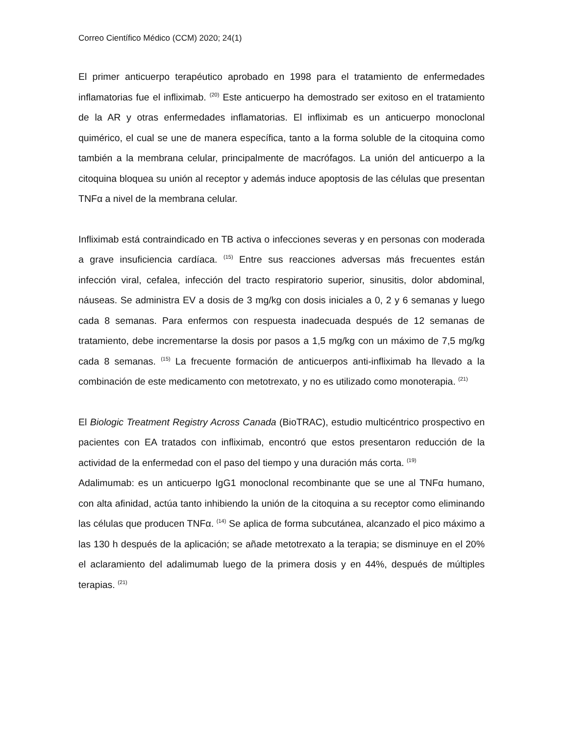Correo Científico Médico (CCM) 2020; 24(1)
El primer anticuerpo terapéutico aprobado en 1998 para el tratamiento de enfermedades inflamatorias fue el infliximab. <sup>(20)</sup> Este anticuerpo ha demostrado ser exitoso en el tratamiento de la AR y otras enfermedades inflamatorias. El infliximab es un anticuerpo monoclonal quimérico, el cual se une de manera específica, tanto a la forma soluble de la citoquina como también a la membrana celular, principalmente de macrófagos. La unión del anticuerpo a la citoquina bloquea su unión al receptor y además induce apoptosis de las células que presentan TNFα a nivel de la membrana celular.
Infliximab está contraindicado en TB activa o infecciones severas y en personas con moderada a grave insuficiencia cardíaca. <sup>(15)</sup> Entre sus reacciones adversas más frecuentes están infección viral, cefalea, infección del tracto respiratorio superior, sinusitis, dolor abdominal, náuseas. Se administra EV a dosis de 3 mg/kg con dosis iniciales a 0, 2 y 6 semanas y luego cada 8 semanas. Para enfermos con respuesta inadecuada después de 12 semanas de tratamiento, debe incrementarse la dosis por pasos a 1,5 mg/kg con un máximo de 7,5 mg/kg cada 8 semanas. <sup>(15)</sup> La frecuente formación de anticuerpos anti-infliximab ha llevado a la combinación de este medicamento con metotrexato, y no es utilizado como monoterapia. <sup>(21)</sup>
El Biologic Treatment Registry Across Canada (BioTRAC), estudio multicéntrico prospectivo en pacientes con EA tratados con infliximab, encontró que estos presentaron reducción de la actividad de la enfermedad con el paso del tiempo y una duración más corta. <sup>(19)</sup>
Adalimumab: es un anticuerpo IgG1 monoclonal recombinante que se une al TNFα humano, con alta afinidad, actúa tanto inhibiendo la unión de la citoquina a su receptor como eliminando las células que producen TNFα. <sup>(14)</sup> Se aplica de forma subcutánea, alcanzado el pico máximo a las 130 h después de la aplicación; se añade metotrexato a la terapia; se disminuye en el 20% el aclaramiento del adalimumab luego de la primera dosis y en 44%, después de múltiples terapias. <sup>(21)</sup>